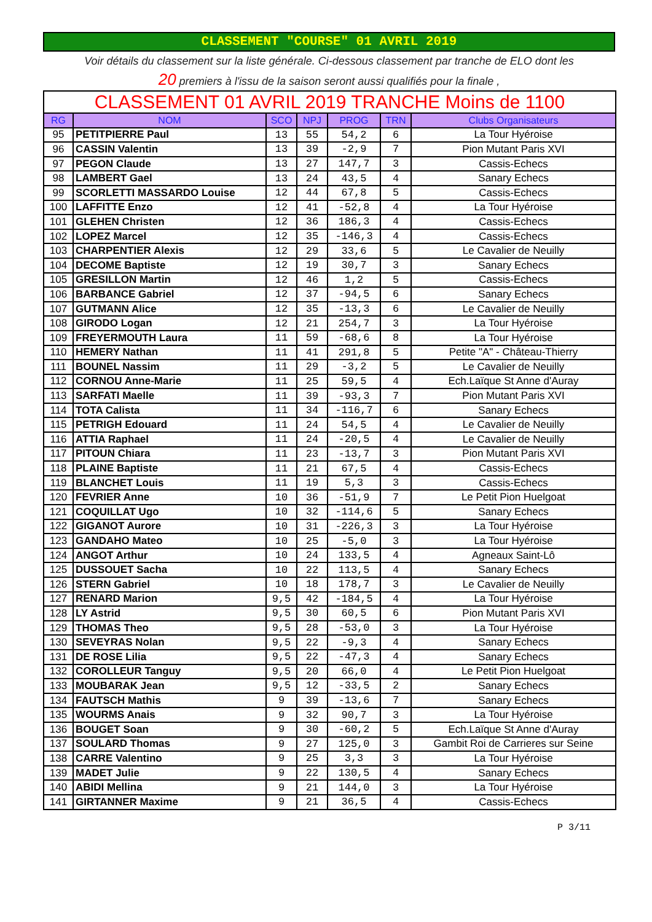CLASSEMENT "COURSE" 01 AVRIL 2019
Voir détails du classement sur la liste générale. Ci-dessous classement par tranche de ELO dont les
20 premiers à l'issu de la saison seront aussi qualifiés pour la finale ,
| CLASSEMENT 01 AVRIL 2019 TRANCHE Moins de 1100 | | | | | | |
| --- | --- | --- | --- | --- | --- | --- |
| RG | NOM | SCO | NPJ | PROG | TRN | Clubs Organisateurs |
| 95 | PETITPIERRE Paul | 13 | 55 | 54,2 | 6 | La Tour Hyéroise |
| 96 | CASSIN Valentin | 13 | 39 | -2,9 | 7 | Pion Mutant Paris XVI |
| 97 | PEGON Claude | 13 | 27 | 147,7 | 3 | Cassis-Echecs |
| 98 | LAMBERT Gael | 13 | 24 | 43,5 | 4 | Sanary Echecs |
| 99 | SCORLETTI MASSARDO Louise | 12 | 44 | 67,8 | 5 | Cassis-Echecs |
| 100 | LAFFITTE Enzo | 12 | 41 | -52,8 | 4 | La Tour Hyéroise |
| 101 | GLEHEN Christen | 12 | 36 | 186,3 | 4 | Cassis-Echecs |
| 102 | LOPEZ Marcel | 12 | 35 | -146,3 | 4 | Cassis-Echecs |
| 103 | CHARPENTIER Alexis | 12 | 29 | 33,6 | 5 | Le Cavalier de Neuilly |
| 104 | DECOME Baptiste | 12 | 19 | 30,7 | 3 | Sanary Echecs |
| 105 | GRESILLON Martin | 12 | 46 | 1,2 | 5 | Cassis-Echecs |
| 106 | BARBANCE Gabriel | 12 | 37 | -94,5 | 6 | Sanary Echecs |
| 107 | GUTMANN Alice | 12 | 35 | -13,3 | 6 | Le Cavalier de Neuilly |
| 108 | GIRODO Logan | 12 | 21 | 254,7 | 3 | La Tour Hyéroise |
| 109 | FREYERMOUTH Laura | 11 | 59 | -68,6 | 8 | La Tour Hyéroise |
| 110 | HEMERY Nathan | 11 | 41 | 291,8 | 5 | Petite "A" - Château-Thierry |
| 111 | BOUNEL Nassim | 11 | 29 | -3,2 | 5 | Le Cavalier de Neuilly |
| 112 | CORNOU Anne-Marie | 11 | 25 | 59,5 | 4 | Ech.Laïque St Anne d'Auray |
| 113 | SARFATI Maelle | 11 | 39 | -93,3 | 7 | Pion Mutant Paris XVI |
| 114 | TOTA Calista | 11 | 34 | -116,7 | 6 | Sanary Echecs |
| 115 | PETRIGH Edouard | 11 | 24 | 54,5 | 4 | Le Cavalier de Neuilly |
| 116 | ATTIA Raphael | 11 | 24 | -20,5 | 4 | Le Cavalier de Neuilly |
| 117 | PITOUN Chiara | 11 | 23 | -13,7 | 3 | Pion Mutant Paris XVI |
| 118 | PLAINE Baptiste | 11 | 21 | 67,5 | 4 | Cassis-Echecs |
| 119 | BLANCHET Louis | 11 | 19 | 5,3 | 3 | Cassis-Echecs |
| 120 | FEVRIER Anne | 10 | 36 | -51,9 | 7 | Le Petit Pion Huelgoat |
| 121 | COQUILLAT Ugo | 10 | 32 | -114,6 | 5 | Sanary Echecs |
| 122 | GIGANOT Aurore | 10 | 31 | -226,3 | 3 | La Tour Hyéroise |
| 123 | GANDAHO Mateo | 10 | 25 | -5,0 | 3 | La Tour Hyéroise |
| 124 | ANGOT Arthur | 10 | 24 | 133,5 | 4 | Agneaux Saint-Lô |
| 125 | DUSSOUET Sacha | 10 | 22 | 113,5 | 4 | Sanary Echecs |
| 126 | STERN Gabriel | 10 | 18 | 178,7 | 3 | Le Cavalier de Neuilly |
| 127 | RENARD Marion | 9,5 | 42 | -184,5 | 4 | La Tour Hyéroise |
| 128 | LY Astrid | 9,5 | 30 | 60,5 | 6 | Pion Mutant Paris XVI |
| 129 | THOMAS Theo | 9,5 | 28 | -53,0 | 3 | La Tour Hyéroise |
| 130 | SEVEYRAS Nolan | 9,5 | 22 | -9,3 | 4 | Sanary Echecs |
| 131 | DE ROSE Lilia | 9,5 | 22 | -47,3 | 4 | Sanary Echecs |
| 132 | COROLLEUR Tanguy | 9,5 | 20 | 66,0 | 4 | Le Petit Pion Huelgoat |
| 133 | MOUBARAK Jean | 9,5 | 12 | -33,5 | 2 | Sanary Echecs |
| 134 | FAUTSCH Mathis | 9 | 39 | -13,6 | 7 | Sanary Echecs |
| 135 | WOURMS Anais | 9 | 32 | 90,7 | 3 | La Tour Hyéroise |
| 136 | BOUGET Soan | 9 | 30 | -60,2 | 5 | Ech.Laïque St Anne d'Auray |
| 137 | SOULARD Thomas | 9 | 27 | 125,0 | 3 | Gambit Roi de Carrieres sur Seine |
| 138 | CARRE Valentino | 9 | 25 | 3,3 | 3 | La Tour Hyéroise |
| 139 | MADET Julie | 9 | 22 | 130,5 | 4 | Sanary Echecs |
| 140 | ABIDI Mellina | 9 | 21 | 144,0 | 3 | La Tour Hyéroise |
| 141 | GIRTANNER Maxime | 9 | 21 | 36,5 | 4 | Cassis-Echecs |
P 3/11